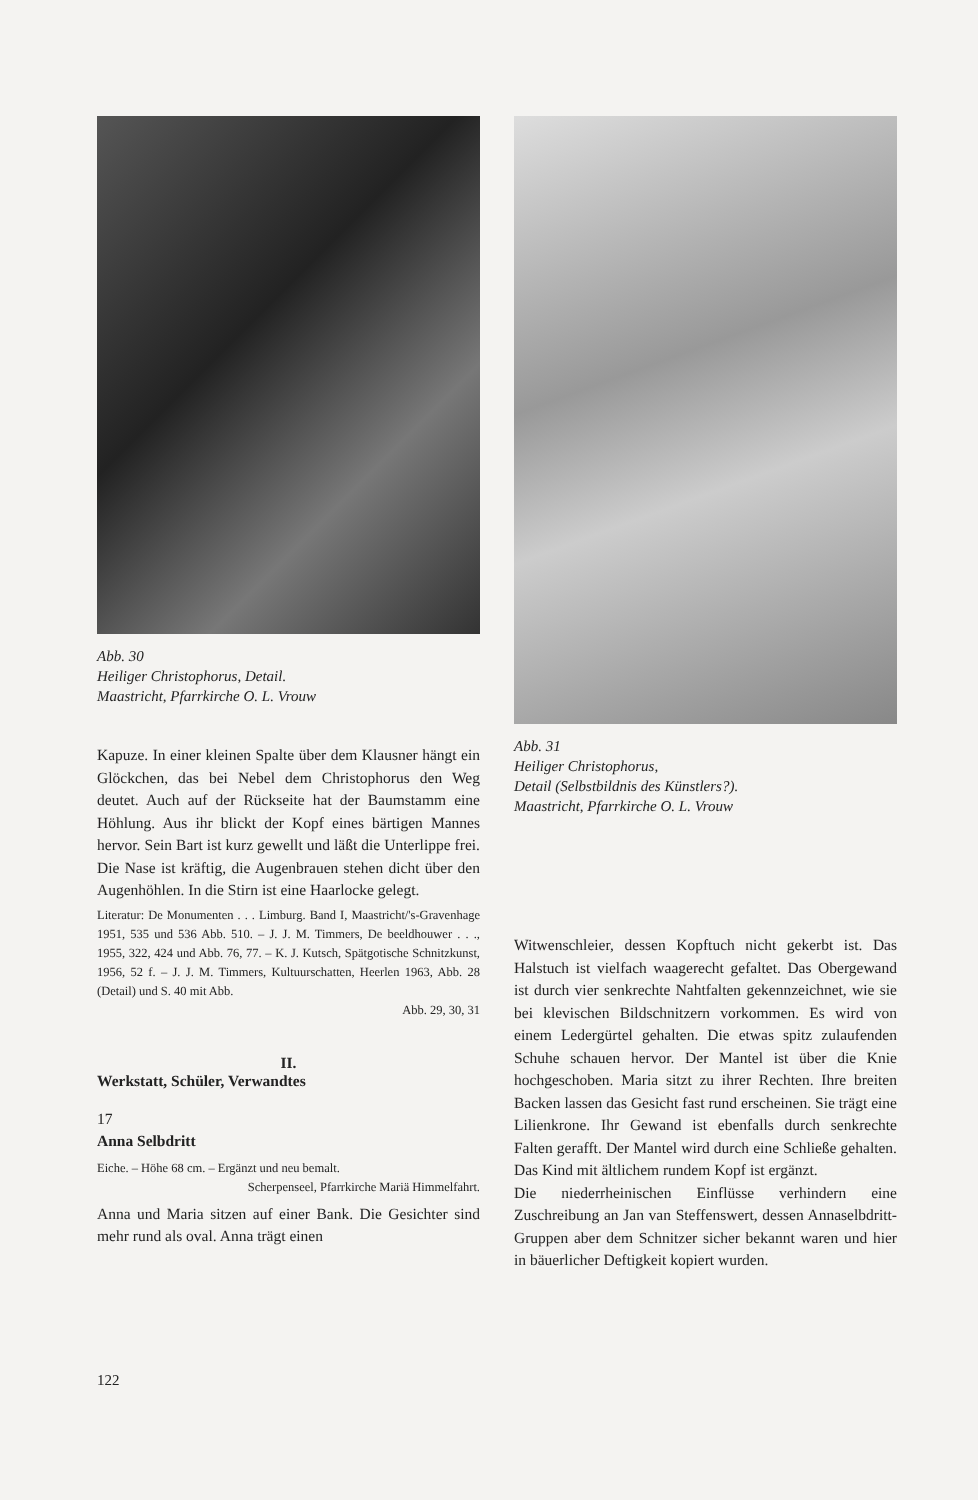Abb. 30
Heiliger Christophorus, Detail.
Maastricht, Pfarrkirche O. L. Vrouw
Kapuze. In einer kleinen Spalte über dem Klausner hängt ein Glöckchen, das bei Nebel dem Christophorus den Weg deutet. Auch auf der Rückseite hat der Baumstamm eine Höhlung. Aus ihr blickt der Kopf eines bärtigen Mannes hervor. Sein Bart ist kurz gewellt und läßt die Unterlippe frei. Die Nase ist kräftig, die Augenbrauen stehen dicht über den Augenhöhlen. In die Stirn ist eine Haarlocke gelegt.
Literatur: De Monumenten . . . Limburg. Band I, Maastricht/'s-Gravenhage 1951, 535 und 536 Abb. 510. – J. J. M. Timmers, De beeldhouwer . . ., 1955, 322, 424 und Abb. 76, 77. – K. J. Kutsch, Spätgotische Schnitzkunst, 1956, 52 f. – J. J. M. Timmers, Kultuurschatten, Heerlen 1963, Abb. 28 (Detail) und S. 40 mit Abb.
Abb. 29, 30, 31
II.
Werkstatt, Schüler, Verwandtes
17
Anna Selbdritt
Eiche. – Höhe 68 cm. – Ergänzt und neu bemalt.
Scherpenseel, Pfarrkirche Mariä Himmelfahrt.
Anna und Maria sitzen auf einer Bank. Die Gesichter sind mehr rund als oval. Anna trägt einen
Abb. 31
Heiliger Christophorus,
Detail (Selbstbildnis des Künstlers?).
Maastricht, Pfarrkirche O. L. Vrouw
Witwenschleier, dessen Kopftuch nicht gekerbt ist. Das Halstuch ist vielfach waagerecht gefaltet. Das Obergewand ist durch vier senkrechte Nahtfalten gekennzeichnet, wie sie bei klevischen Bildschnitzern vorkommen. Es wird von einem Ledergürtel gehalten. Die etwas spitz zulaufenden Schuhe schauen hervor. Der Mantel ist über die Knie hochgeschoben. Maria sitzt zu ihrer Rechten. Ihre breiten Backen lassen das Gesicht fast rund erscheinen. Sie trägt eine Lilienkrone. Ihr Gewand ist ebenfalls durch senkrechte Falten gerafft. Der Mantel wird durch eine Schließe gehalten. Das Kind mit ältlichem rundem Kopf ist ergänzt.
Die niederrheinischen Einflüsse verhindern eine Zuschreibung an Jan van Steffenswert, dessen Annaselbdritt-Gruppen aber dem Schnitzer sicher bekannt waren und hier in bäuerlicher Deftigkeit kopiert wurden.
122